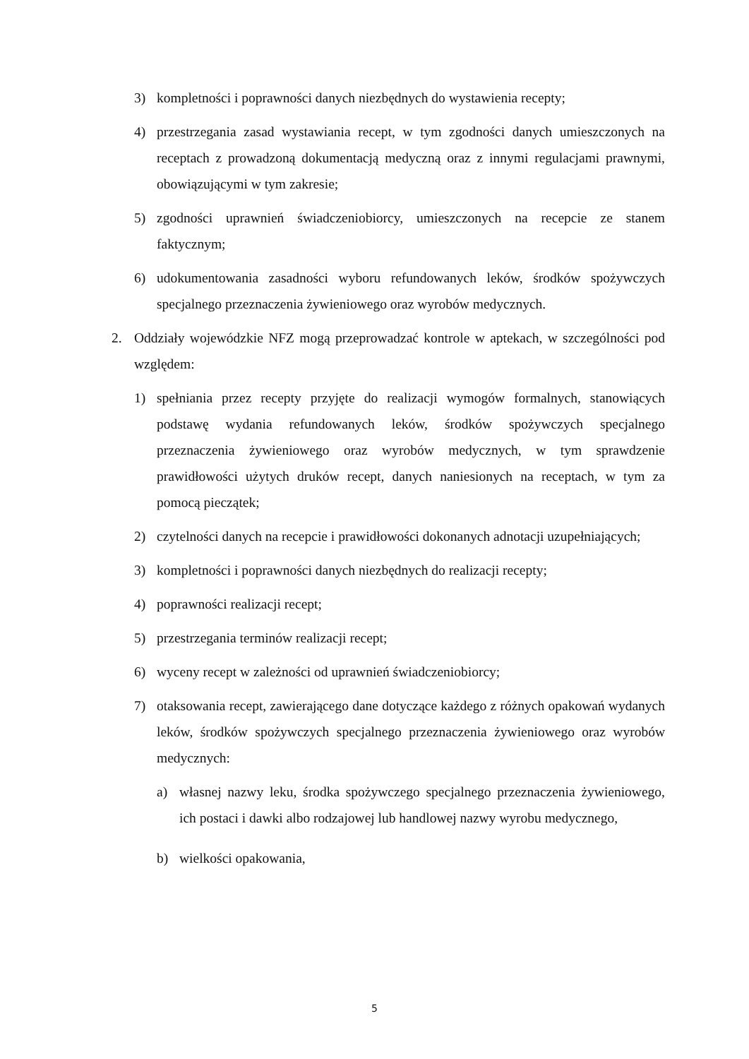3) kompletności i poprawności danych niezbędnych do wystawienia recepty;
4) przestrzegania zasad wystawiania recept, w tym zgodności danych umieszczonych na receptach z prowadzoną dokumentacją medyczną oraz z innymi regulacjami prawnymi, obowiązującymi w tym zakresie;
5) zgodności uprawnień świadczeniobiorcy, umieszczonych na recepcie ze stanem faktycznym;
6) udokumentowania zasadności wyboru refundowanych leków, środków spożywczych specjalnego przeznaczenia żywieniowego oraz wyrobów medycznych.
2. Oddziały wojewódzkie NFZ mogą przeprowadzać kontrole w aptekach, w szczególności pod względem:
1) spełniania przez recepty przyjęte do realizacji wymogów formalnych, stanowiących podstawę wydania refundowanych leków, środków spożywczych specjalnego przeznaczenia żywieniowego oraz wyrobów medycznych, w tym sprawdzenie prawidłowości użytych druków recept, danych naniesionych na receptach, w tym za pomocą pieczątek;
2) czytelności danych na recepcie i prawidłowości dokonanych adnotacji uzupełniających;
3) kompletności i poprawności danych niezbędnych do realizacji recepty;
4) poprawności realizacji recept;
5) przestrzegania terminów realizacji recept;
6) wyceny recept w zależności od uprawnień świadczeniobiorcy;
7) otaksowania recept, zawierającego dane dotyczące każdego z różnych opakowań wydanych leków, środków spożywczych specjalnego przeznaczenia żywieniowego oraz wyrobów medycznych:
a) własnej nazwy leku, środka spożywczego specjalnego przeznaczenia żywieniowego, ich postaci i dawki albo rodzajowej lub handlowej nazwy wyrobu medycznego,
b) wielkości opakowania,
5